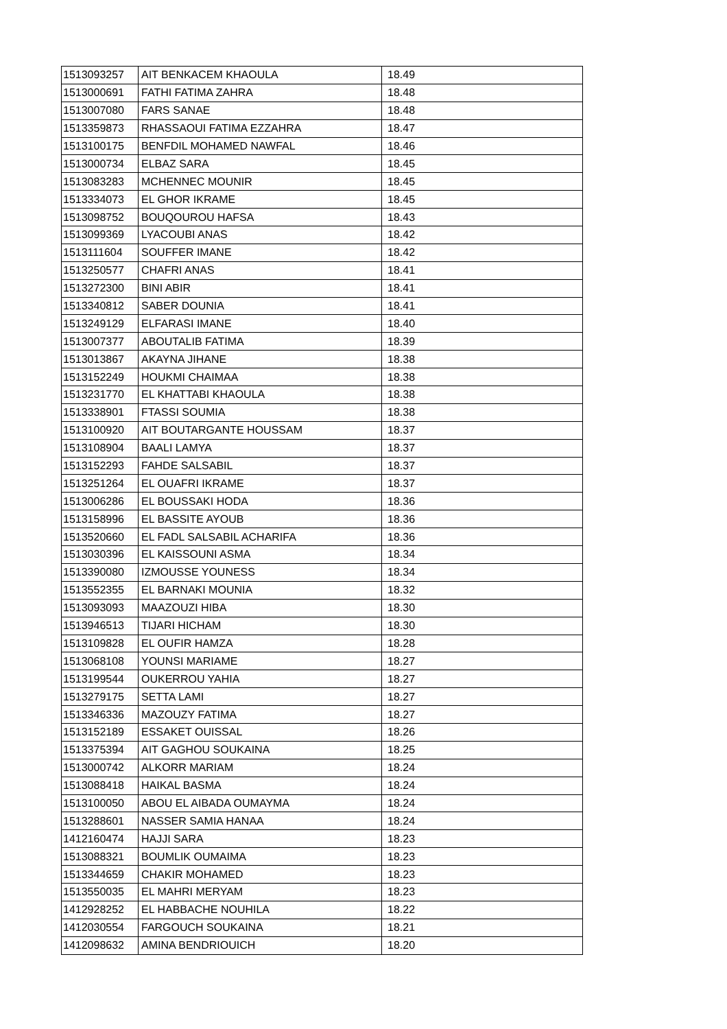| 1513093257 | AIT BENKACEM KHAOULA | 18.49 |
| 1513000691 | FATHI FATIMA ZAHRA | 18.48 |
| 1513007080 | FARS SANAE | 18.48 |
| 1513359873 | RHASSAOUI FATIMA EZZAHRA | 18.47 |
| 1513100175 | BENFDIL MOHAMED NAWFAL | 18.46 |
| 1513000734 | ELBAZ SARA | 18.45 |
| 1513083283 | MCHENNEC MOUNIR | 18.45 |
| 1513334073 | EL GHOR IKRAME | 18.45 |
| 1513098752 | BOUQOUROU HAFSA | 18.43 |
| 1513099369 | LYACOUBI ANAS | 18.42 |
| 1513111604 | SOUFFER IMANE | 18.42 |
| 1513250577 | CHAFRI ANAS | 18.41 |
| 1513272300 | BINI ABIR | 18.41 |
| 1513340812 | SABER DOUNIA | 18.41 |
| 1513249129 | ELFARASI IMANE | 18.40 |
| 1513007377 | ABOUTALIB FATIMA | 18.39 |
| 1513013867 | AKAYNA JIHANE | 18.38 |
| 1513152249 | HOUKMI CHAIMAA | 18.38 |
| 1513231770 | EL KHATTABI KHAOULA | 18.38 |
| 1513338901 | FTASSI SOUMIA | 18.38 |
| 1513100920 | AIT BOUTARGANTE HOUSSAM | 18.37 |
| 1513108904 | BAALI LAMYA | 18.37 |
| 1513152293 | FAHDE SALSABIL | 18.37 |
| 1513251264 | EL OUAFRI IKRAME | 18.37 |
| 1513006286 | EL BOUSSAKI HODA | 18.36 |
| 1513158996 | EL BASSITE AYOUB | 18.36 |
| 1513520660 | EL FADL SALSABIL ACHARIFA | 18.36 |
| 1513030396 | EL KAISSOUNI ASMA | 18.34 |
| 1513390080 | IZMOUSSE YOUNESS | 18.34 |
| 1513552355 | EL BARNAKI MOUNIA | 18.32 |
| 1513093093 | MAAZOUZI HIBA | 18.30 |
| 1513946513 | TIJARI HICHAM | 18.30 |
| 1513109828 | EL OUFIR HAMZA | 18.28 |
| 1513068108 | YOUNSI MARIAME | 18.27 |
| 1513199544 | OUKERROU YAHIA | 18.27 |
| 1513279175 | SETTA LAMI | 18.27 |
| 1513346336 | MAZOUZY FATIMA | 18.27 |
| 1513152189 | ESSAKET OUISSAL | 18.26 |
| 1513375394 | AIT GAGHOU SOUKAINA | 18.25 |
| 1513000742 | ALKORR MARIAM | 18.24 |
| 1513088418 | HAIKAL BASMA | 18.24 |
| 1513100050 | ABOU EL AIBADA OUMAYMA | 18.24 |
| 1513288601 | NASSER SAMIA HANAA | 18.24 |
| 1412160474 | HAJJI SARA | 18.23 |
| 1513088321 | BOUMLIK OUMAIMA | 18.23 |
| 1513344659 | CHAKIR MOHAMED | 18.23 |
| 1513550035 | EL MAHRI MERYAM | 18.23 |
| 1412928252 | EL HABBACHE NOUHILA | 18.22 |
| 1412030554 | FARGOUCH SOUKAINA | 18.21 |
| 1412098632 | AMINA BENDRIOUICH | 18.20 |